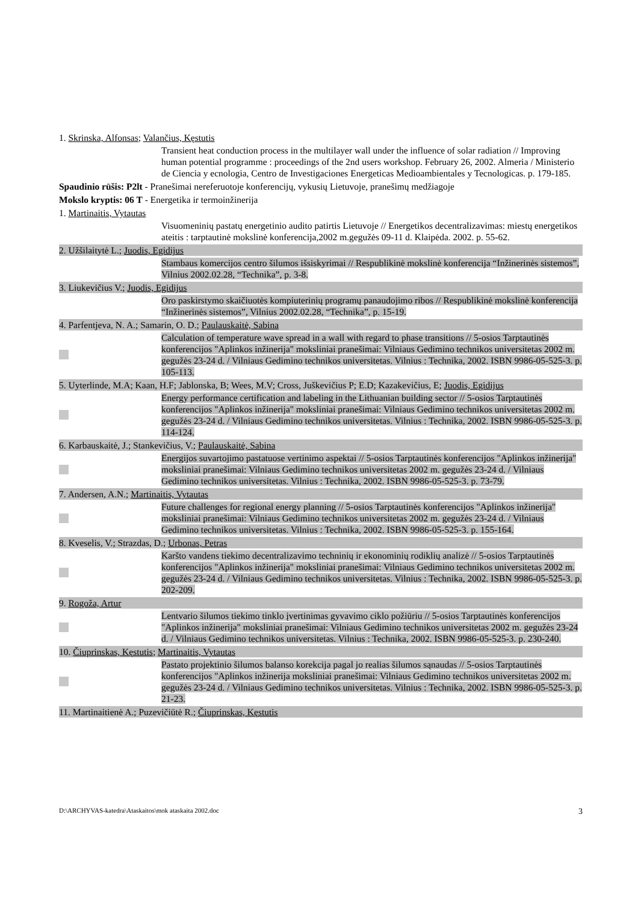1. Skrinska, Alfonsas; Valančius, Kęstutis
Transient heat conduction process in the multilayer wall under the influence of solar radiation // Improving human potential programme : proceedings of the 2nd users workshop. February 26, 2002. Almeria / Ministerio de Ciencia y ecnologia, Centro de Investigaciones Energeticas Medioambientales y Tecnologicas. p. 179-185.
Spaudinio rūšis: P2lt - Pranešimai nereferuotoje konferencijų, vykusių Lietuvoje, pranešimų medžiagoje
Mokslo kryptis: 06 T - Energetika ir termoinžinerija
1. Martinaitis, Vytautas
Visuomeninių pastatų energetinio audito patirtis Lietuvoje // Energetikos decentralizavimas: miestų energetikos ateitis : tarptautinė mokslinė konferencija,2002 m.gegužės 09-11 d. Klaipėda. 2002. p. 55-62.
2. Užšilaitytė L.; Juodis, Egidijus
Stambaus komercijos centro šilumos išsiskyrimai // Respublikinė mokslinė konferencija “Inžinerinės sistemos”, Vilnius 2002.02.28, “Technika”, p. 3-8.
3. Liukevičius V.; Juodis, Egidijus
Oro paskirstymo skaičiuotės kompiuterinių programų panaudojimo ribos // Respublikinė mokslinė konferencija “Inžinerinės sistemos”, Vilnius 2002.02.28, “Technika”, p. 15-19.
4. Parfentjeva, N. A.; Samarin, O. D.; Paulauskaitė, Sabina
Calculation of temperature wave spread in a wall with regard to phase transitions // 5-osios Tarptautinės konferencijos "Aplinkos inžinerija" moksliniai pranešimai: Vilniaus Gedimino technikos universitetas 2002 m. gegužės 23-24 d. / Vilniaus Gedimino technikos universitetas. Vilnius : Technika, 2002. ISBN 9986-05-525-3. p. 105-113.
5. Uyterlinde, M.A; Kaan, H.F; Jablonska, B; Wees, M.V; Cross, Juškevičius P; E.D; Kazakevičius, E; Juodis, Egidijus
Energy performance certification and labeling in the Lithuanian building sector // 5-osios Tarptautinės konferencijos "Aplinkos inžinerija" moksliniai pranešimai: Vilniaus Gedimino technikos universitetas 2002 m. gegužės 23-24 d. / Vilniaus Gedimino technikos universitetas. Vilnius : Technika, 2002. ISBN 9986-05-525-3. p. 114-124.
6. Karbauskaitė, J.; Stankevičius, V.; Paulauskaitė, Sabina
Energijos suvartojimo pastatuose vertinimo aspektai // 5-osios Tarptautinės konferencijos "Aplinkos inžinerija" moksliniai pranešimai: Vilniaus Gedimino technikos universitetas 2002 m. gegužės 23-24 d. / Vilniaus Gedimino technikos universitetas. Vilnius : Technika, 2002. ISBN 9986-05-525-3. p. 73-79.
7. Andersen, A.N.; Martinaitis, Vytautas
Future challenges for regional energy planning // 5-osios Tarptautinės konferencijos "Aplinkos inžinerija" moksliniai pranešimai: Vilniaus Gedimino technikos universitetas 2002 m. gegužės 23-24 d. / Vilniaus Gedimino technikos universitetas. Vilnius : Technika, 2002. ISBN 9986-05-525-3. p. 155-164.
8. Kveselis, V.; Strazdas, D.; Urbonas, Petras
Karšto vandens tiekimo decentralizavimo techninių ir ekonominių rodiklių analizė // 5-osios Tarptautinės konferencijos "Aplinkos inžinerija" moksliniai pranešimai: Vilniaus Gedimino technikos universitetas 2002 m. gegužės 23-24 d. / Vilniaus Gedimino technikos universitetas. Vilnius : Technika, 2002. ISBN 9986-05-525-3. p. 202-209.
9. Rogoža, Artur
Lentvario šilumos tiekimo tinklo įvertinimas gyvavimo ciklo požiūriu // 5-osios Tarptautinės konferencijos "Aplinkos inžinerija" moksliniai pranešimai: Vilniaus Gedimino technikos universitetas 2002 m. gegužės 23-24 d. / Vilniaus Gedimino technikos universitetas. Vilnius : Technika, 2002. ISBN 9986-05-525-3. p. 230-240.
10. Čiuprinskas, Kęstutis; Martinaitis, Vytautas
Pastato projektinio šilumos balanso korekcija pagal jo realias šilumos sąnaudas // 5-osios Tarptautinės konferencijos "Aplinkos inžinerija moksliniai pranešimai: Vilniaus Gedimino technikos universitetas 2002 m. gegužės 23-24 d. / Vilniaus Gedimino technikos universitetas. Vilnius : Technika, 2002. ISBN 9986-05-525-3. p. 21-23.
11. Martinaitienė A.; Puzevičiūtė R.; Čiuprinskas, Kęstutis
D:\ARCHYVAS-katedra\Ataskaitos\mok ataskaita 2002.doc 3